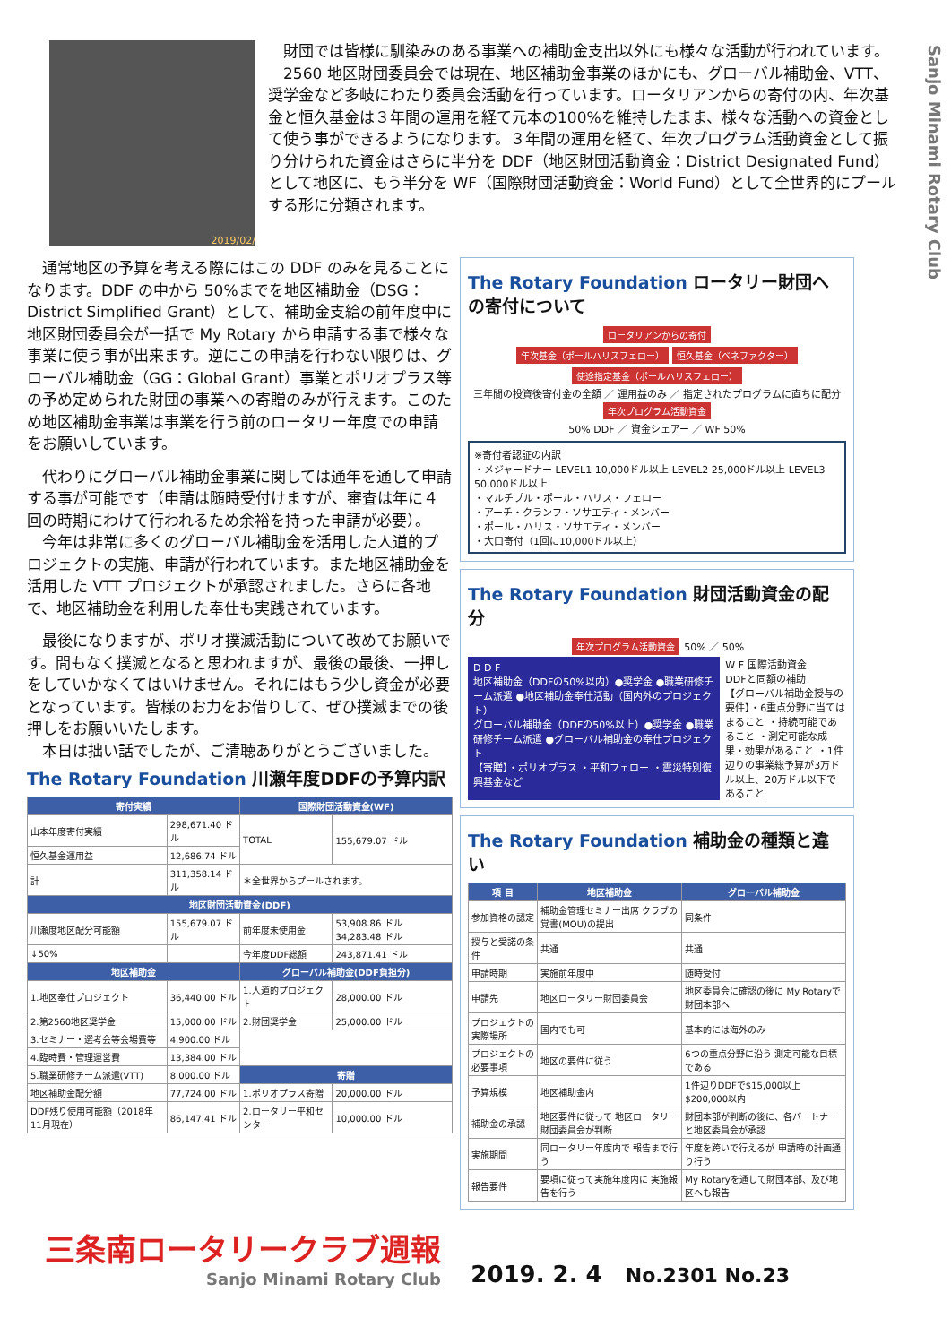Sanjo Minami Rotary Club
2019/02/
　財団では皆様に馴染みのある事業への補助金支出以外にも様々な活動が行われています。
　2560 地区財団委員会では現在、地区補助金事業のほかにも、グローバル補助金、VTT、奨学金など多岐にわたり委員会活動を行っています。ロータリアンからの寄付の内、年次基金と恒久基金は３年間の運用を経て元本の100%を維持したまま、様々な活動への資金として使う事ができるようになります。３年間の運用を経て、年次プログラム活動資金として振り分けられた資金はさらに半分を DDF（地区財団活動資金：District Designated Fund）として地区に、もう半分を WF（国際財団活動資金：World Fund）として全世界的にプールする形に分類されます。
　通常地区の予算を考える際にはこの DDF のみを見ることになります。DDF の中から 50%までを地区補助金（DSG：District Simplified Grant）として、補助金支給の前年度中に地区財団委員会が一括で My Rotary から申請する事で様々な事業に使う事が出来ます。逆にこの申請を行わない限りは、グローバル補助金（GG：Global Grant）事業とポリオプラス等の予め定められた財団の事業への寄贈のみが行えます。このため地区補助金事業は事業を行う前のロータリー年度での申請をお願いしています。
　代わりにグローバル補助金事業に関しては通年を通して申請する事が可能です（申請は随時受付けますが、審査は年に４回の時期にわけて行われるため余裕を持った申請が必要）。
　今年は非常に多くのグローバル補助金を活用した人道的プロジェクトの実施、申請が行われています。また地区補助金を活用した VTT プロジェクトが承認されました。さらに各地で、地区補助金を利用した奉仕も実践されています。
　最後になりますが、ポリオ撲滅活動について改めてお願いです。間もなく撲滅となると思われますが、最後の最後、一押しをしていかなくてはいけません。それにはもう少し資金が必要となっています。皆様のお力をお借りして、ぜひ撲滅までの後押しをお願いいたします。
　本日は拙い話でしたが、ご清聴ありがとうございました。
The Rotary Foundation 川瀬年度DDFの予算内訳
| 寄付実績 | | 国際財団活動資金(WF) | |
| --- | --- | --- | --- |
| 山本年度寄付実績 | 298,671.40 ドル | TOTAL | 155,679.07 ドル |
| 恒久基金運用益 | 12,686.74 ドル | | |
| 計 | 311,358.14 ドル | ＊全世界からプールされます。 | |
| 地区財団活動資金(DDF) | | | |
| 川瀬度地区配分可能額 | 155,679.07 ドル | 前年度未使用金 | 53,908.86 ドル 34,283.48 ドル |
| ↓50% | | 今年度DDF総額 | 243,871.41 ドル |
| 地区補助金 | | グローバル補助金(DDF負担分) | |
| 1.地区奉仕プロジェクト | 36,440.00 ドル | 1.人道的プロジェクト | 28,000.00 ドル |
| 2.第2560地区奨学金 | 15,000.00 ドル | 2.財団奨学金 | 25,000.00 ドル |
| 3.セミナー・選考会等会場費等 | 4,900.00 ドル | | |
| 4.臨時費・管理運営費 | 13,384.00 ドル | | |
| 5.職業研修チーム派遣(VTT) | 8,000.00 ドル | 寄贈 | |
| 地区補助金配分額 | 77,724.00 ドル | 1.ポリオプラス寄贈 | 20,000.00 ドル |
| DDF残り使用可能額（2018年11月現在） | 86,147.41 ドル | 2.ロータリー平和センター | 10,000.00 ドル |
The Rotary Foundation ロータリー財団への寄付について
ロータリアンからの寄付
年次基金（ポールハリスフェロー） 恒久基金（ベネファクター） 使途指定基金（ポールハリスフェロー）
三年間の投資後寄付金の全額 ／ 運用益のみ ／ 指定されたプログラムに直ちに配分
年次プログラム活動資金
50% DDF ／ 資金シェアー ／ WF 50%
※寄付者認証の内訳
・メジャードナー LEVEL1 10,000ドル以上 LEVEL2 25,000ドル以上 LEVEL3 50,000ドル以上
・マルチプル・ポール・ハリス・フェロー
・アーチ・クランフ・ソサエティ・メンバー
・ポール・ハリス・ソサエティ・メンバー
・大口寄付（1回に10,000ドル以上）
The Rotary Foundation 財団活動資金の配分
年次プログラム活動資金 50% ／ 50%
D D F
地区補助金（DDFの50%以内）●奨学金 ●職業研修チーム派遣 ●地区補助金奉仕活動（国内外のプロジェクト）
グローバル補助金（DDFの50%以上）●奨学金 ●職業研修チーム派遣 ●グローバル補助金の奉仕プロジェクト
【寄贈】・ポリオプラス ・平和フェロー ・震災特別復興基金など
W F 国際活動資金
DDFと同額の補助
【グローバル補助金授与の要件】・6重点分野に当てはまること ・持続可能であること ・測定可能な成果・効果があること ・1件辺りの事業総予算が3万ドル以上、20万ドル以下であること
The Rotary Foundation 補助金の種類と違い
| 項 目 | 地区補助金 | グローバル補助金 |
| --- | --- | --- |
| 参加資格の認定 | 補助金管理セミナー出席 クラブの覚書(MOU)の提出 | 同条件 |
| 授与と受諾の条件 | 共通 | 共通 |
| 申請時期 | 実施前年度中 | 随時受付 |
| 申請先 | 地区ロータリー財団委員会 | 地区委員会に確認の後に My Rotaryで財団本部へ |
| プロジェクトの実際場所 | 国内でも可 | 基本的には海外のみ |
| プロジェクトの必要事項 | 地区の要件に従う | 6つの重点分野に沿う 測定可能な目標である |
| 予算規模 | 地区補助金内 | 1件辺りDDFで$15,000以上 $200,000以内 |
| 補助金の承認 | 地区要件に従って 地区ロータリー財団委員会が判断 | 財団本部が判断の後に、各パートナーと地区委員会が承認 |
| 実施期間 | 同ロータリー年度内で 報告まで行う | 年度を跨いで行えるが 申請時の計画通り行う |
| 報告要件 | 要項に従って実施年度内に 実施報告を行う | My Rotaryを通して財団本部、及び地区へも報告 |
三条南ロータリークラブ週報
Sanjo Minami Rotary Club
2019. 2. 4　No.2301 No.23